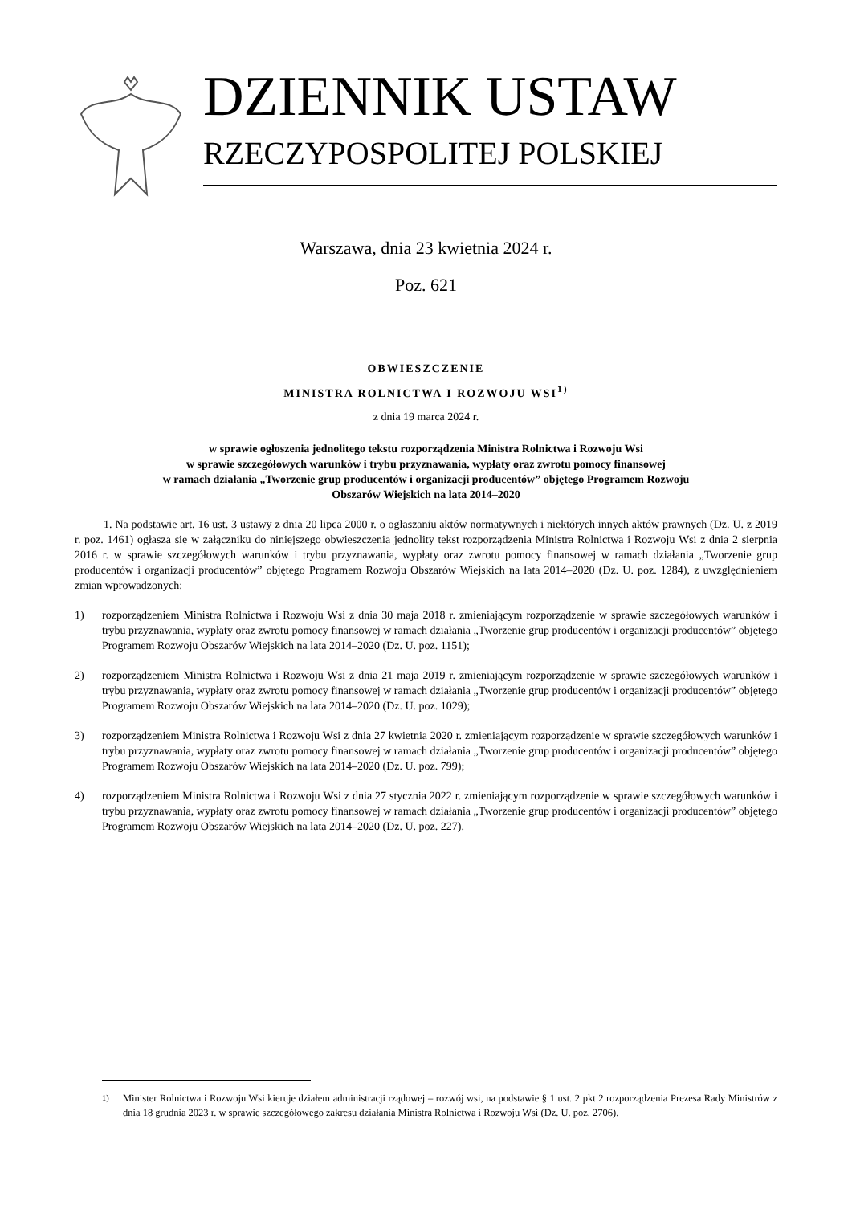DZIENNIK USTAW
RZECZYPOSPOLITEJ POLSKIEJ
Warszawa, dnia 23 kwietnia 2024 r.
Poz. 621
OBWIESZCZENIE
MINISTRA ROLNICTWA I ROZWOJU WSI<sup>1)</sup>
z dnia 19 marca 2024 r.
w sprawie ogłoszenia jednolitego tekstu rozporządzenia Ministra Rolnictwa i Rozwoju Wsi
w sprawie szczegółowych warunków i trybu przyznawania, wypłaty oraz zwrotu pomocy finansowej
w ramach działania „Tworzenie grup producentów i organizacji producentów” objętego Programem Rozwoju
Obszarów Wiejskich na lata 2014–2020
1. Na podstawie art. 16 ust. 3 ustawy z dnia 20 lipca 2000 r. o ogłaszaniu aktów normatywnych i niektórych innych aktów prawnych (Dz. U. z 2019 r. poz. 1461) ogłasza się w załączniku do niniejszego obwieszczenia jednolity tekst rozporządzenia Ministra Rolnictwa i Rozwoju Wsi z dnia 2 sierpnia 2016 r. w sprawie szczegółowych warunków i trybu przyznawania, wypłaty oraz zwrotu pomocy finansowej w ramach działania „Tworzenie grup producentów i organizacji producentów” objętego Programem Rozwoju Obszarów Wiejskich na lata 2014–2020 (Dz. U. poz. 1284), z uwzględnieniem zmian wprowadzonych:
1) rozporządzeniem Ministra Rolnictwa i Rozwoju Wsi z dnia 30 maja 2018 r. zmieniającym rozporządzenie w sprawie szczegółowych warunków i trybu przyznawania, wypłaty oraz zwrotu pomocy finansowej w ramach działania „Tworzenie grup producentów i organizacji producentów” objętego Programem Rozwoju Obszarów Wiejskich na lata 2014–2020 (Dz. U. poz. 1151);
2) rozporządzeniem Ministra Rolnictwa i Rozwoju Wsi z dnia 21 maja 2019 r. zmieniającym rozporządzenie w sprawie szczegółowych warunków i trybu przyznawania, wypłaty oraz zwrotu pomocy finansowej w ramach działania „Tworzenie grup producentów i organizacji producentów” objętego Programem Rozwoju Obszarów Wiejskich na lata 2014–2020 (Dz. U. poz. 1029);
3) rozporządzeniem Ministra Rolnictwa i Rozwoju Wsi z dnia 27 kwietnia 2020 r. zmieniającym rozporządzenie w sprawie szczegółowych warunków i trybu przyznawania, wypłaty oraz zwrotu pomocy finansowej w ramach działania „Tworzenie grup producentów i organizacji producentów” objętego Programem Rozwoju Obszarów Wiejskich na lata 2014–2020 (Dz. U. poz. 799);
4) rozporządzeniem Ministra Rolnictwa i Rozwoju Wsi z dnia 27 stycznia 2022 r. zmieniającym rozporządzenie w sprawie szczegółowych warunków i trybu przyznawania, wypłaty oraz zwrotu pomocy finansowej w ramach działania „Tworzenie grup producentów i organizacji producentów” objętego Programem Rozwoju Obszarów Wiejskich na lata 2014–2020 (Dz. U. poz. 227).
<sup>1)</sup> Minister Rolnictwa i Rozwoju Wsi kieruje działem administracji rządowej – rozwój wsi, na podstawie § 1 ust. 2 pkt 2 rozporządzenia Prezesa Rady Ministrów z dnia 18 grudnia 2023 r. w sprawie szczegółowego zakresu działania Ministra Rolnictwa i Rozwoju Wsi (Dz. U. poz. 2706).